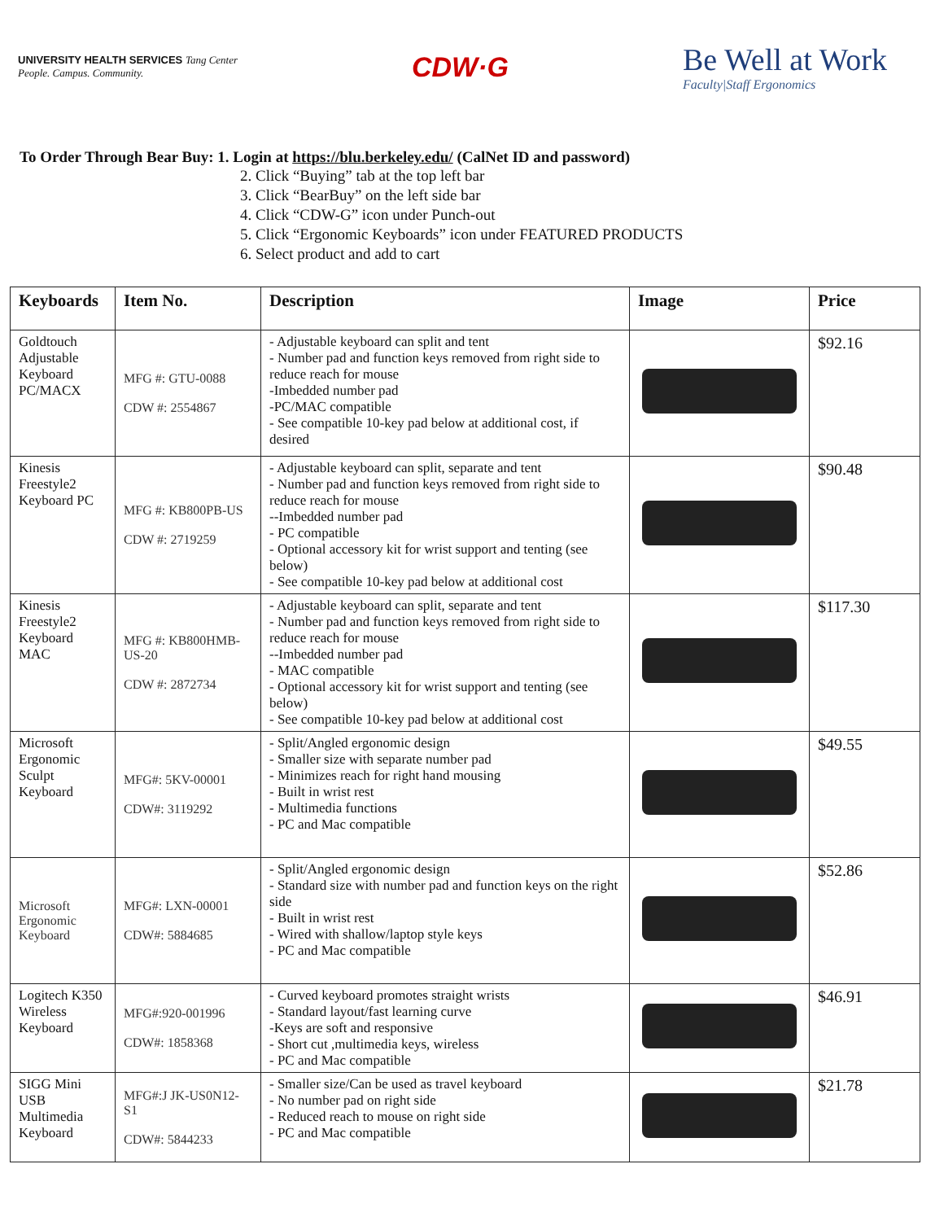UNIVERSITY HEALTH SERVICES Tang Center
People. Campus. Community.
CDW·G
Be Well at Work
Faculty|Staff Ergonomics
To Order Through Bear Buy: 1. Login at https://blu.berkeley.edu/ (CalNet ID and password)
2. Click “Buying” tab at the top left bar
3. Click “BearBuy” on the left side bar
4. Click “CDW-G” icon under Punch-out
5. Click “Ergonomic Keyboards” icon under FEATURED PRODUCTS
6. Select product and add to cart
| Keyboards | Item No. | Description | Image | Price |
| --- | --- | --- | --- | --- |
| Goldtouch Adjustable Keyboard PC/MACX | MFG #: GTU-0088 CDW #: 2554867 | - Adjustable keyboard can split and tent - Number pad and function keys removed from right side to reduce reach for mouse -Imbedded number pad -PC/MAC compatible - See compatible 10-key pad below at additional cost, if desired | | $92.16 |
| Kinesis Freestyle2 Keyboard PC | MFG #: KB800PB-US CDW #: 2719259 | - Adjustable keyboard can split, separate and tent - Number pad and function keys removed from right side to reduce reach for mouse --Imbedded number pad - PC compatible - Optional accessory kit for wrist support and tenting (see below) - See compatible 10-key pad below at additional cost | | $90.48 |
| Kinesis Freestyle2 Keyboard MAC | MFG #: KB800HMB-US-20 CDW #: 2872734 | - Adjustable keyboard can split, separate and tent - Number pad and function keys removed from right side to reduce reach for mouse --Imbedded number pad - MAC compatible - Optional accessory kit for wrist support and tenting (see below) - See compatible 10-key pad below at additional cost | | $117.30 |
| Microsoft Ergonomic Sculpt Keyboard | MFG#: 5KV-00001 CDW#: 3119292 | - Split/Angled ergonomic design - Smaller size with separate number pad - Minimizes reach for right hand mousing - Built in wrist rest - Multimedia functions - PC and Mac compatible | | $49.55 |
| Microsoft Ergonomic Keyboard | MFG#: LXN-00001 CDW#: 5884685 | - Split/Angled ergonomic design - Standard size with number pad and function keys on the right side - Built in wrist rest - Wired with shallow/laptop style keys - PC and Mac compatible | | $52.86 |
| Logitech K350 Wireless Keyboard | MFG#:920-001996 CDW#: 1858368 | - Curved keyboard promotes straight wrists - Standard layout/fast learning curve -Keys are soft and responsive - Short cut ,multimedia keys, wireless - PC and Mac compatible | | $46.91 |
| SIGG Mini USB Multimedia Keyboard | MFG#:J JK-US0N12-S1 CDW#: 5844233 | - Smaller size/Can be used as travel keyboard - No number pad on right side - Reduced reach to mouse on right side - PC and Mac compatible | | $21.78 |